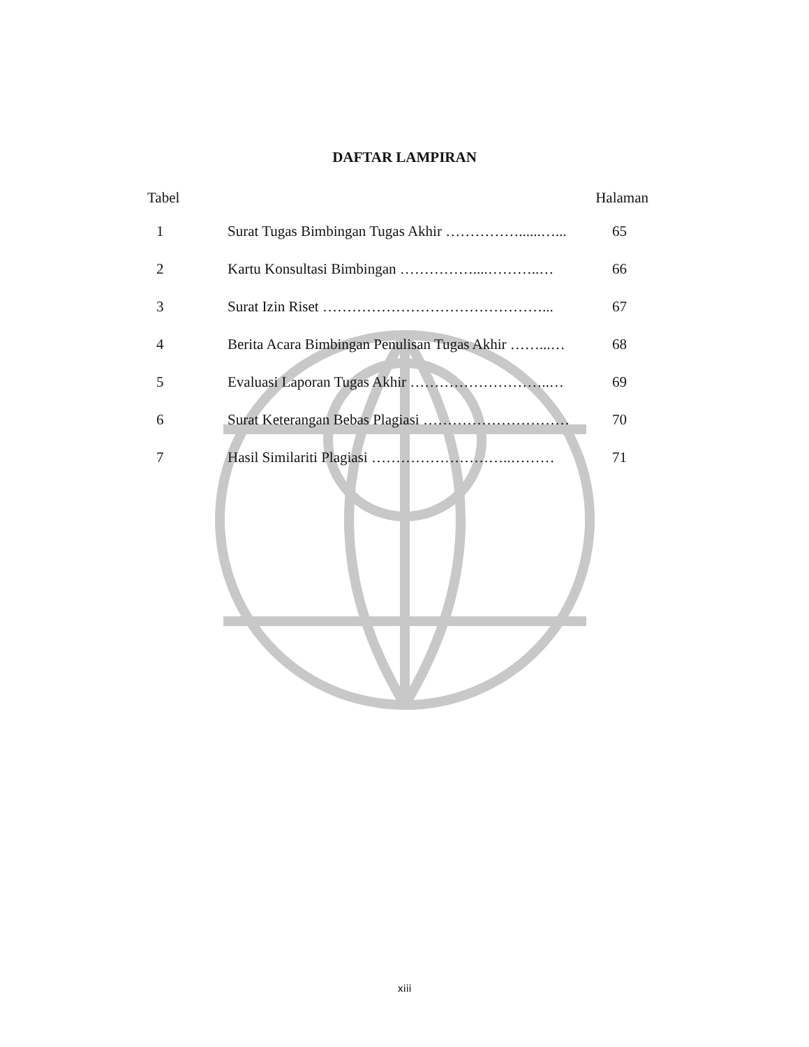DAFTAR LAMPIRAN
| Tabel | | Halaman |
| --- | --- | --- |
| 1 | Surat Tugas Bimbingan Tugas Akhir ……………......…... | 65 |
| 2 | Kartu Konsultasi Bimbingan ……………....………..… | 66 |
| 3 | Surat Izin Riset ………………………………………... | 67 |
| 4 | Berita Acara Bimbingan Penulisan Tugas Akhir ……...… | 68 |
| 5 | Evaluasi Laporan Tugas Akhir ………………………..… | 69 |
| 6 | Surat Keterangan Bebas Plagiasi ………………………… | 70 |
| 7 | Hasil Similariti Plagiasi ………………………..……… | 71 |
xiii